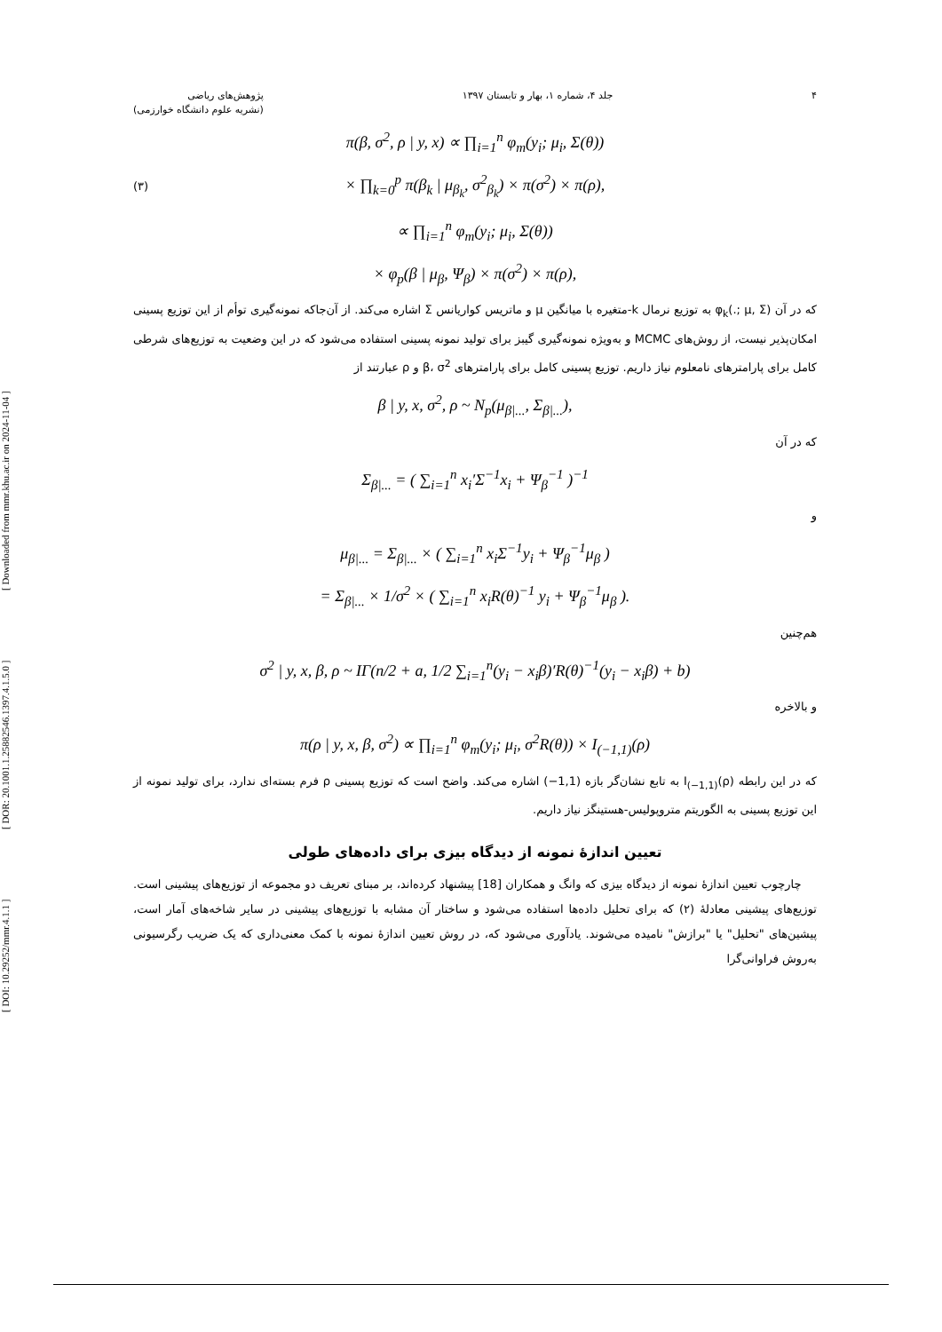[ DOI: 10.29252/mmr.4.1.1 ] [ DOR: 20.1001.1.25882546.1397.4.1.5.0 ] [ Downloaded from mmr.khu.ac.ir on 2024-11-04 ]
۴ جلد ۴، شماره ۱، بهار و تابستان ۱۳۹۷ پژوهش‌های ریاضی
(نشریه علوم دانشگاه خوارزمی)
(۳)
π(β, σ<sup>2</sup>, ρ | y, x) ∝ ∏<sub>i=1</sub><sup>n</sup> φ<sub>m</sub>(y<sub>i</sub>; μ<sub>i</sub>, Σ(θ))
× ∏<sub>k=0</sub><sup>p</sup> π(β<sub>k</sub> | μ<sub>β<sub>k</sub></sub>, σ<sup>2</sup><sub>β<sub>k</sub></sub>) × π(σ<sup>2</sup>) × π(ρ),
∝ ∏<sub>i=1</sub><sup>n</sup> φ<sub>m</sub>(y<sub>i</sub>; μ<sub>i</sub>, Σ(θ))
× φ<sub>p</sub>(β | μ<sub>β</sub>, Ψ<sub>β</sub>) × π(σ<sup>2</sup>) × π(ρ),
که در آن φ<sub>k</sub>(.; μ, Σ) به توزیع نرمال k-متغیره با میانگین μ و ماتریس کواریانس Σ اشاره می‌کند. از آن‌جاکه نمونه‌گیری توأم از این توزیع پسینی امکان‌پذیر نیست، از روش‌های MCMC و به‌ویژه نمونه‌گیری گیبز برای تولید نمونه پسینی استفاده می‌شود که در این وضعیت به توزیع‌های شرطی کامل برای پارامترهای نامعلوم نیاز داریم. توزیع پسینی کامل برای پارامترهای β، σ<sup>2</sup> و ρ عبارتند از
β | y, x, σ<sup>2</sup>, ρ ~ N<sub>p</sub>(μ<sub>β|...</sub>, Σ<sub>β|...</sub>),
که در آن
Σ<sub>β|...</sub> = ( ∑<sub>i=1</sub><sup>n</sup> x<sub>i</sub>′Σ<sup>−1</sup>x<sub>i</sub> + Ψ<sub>β</sub><sup>−1</sup> )<sup>−1</sup>
و
μ<sub>β|...</sub> = Σ<sub>β|...</sub> × ( ∑<sub>i=1</sub><sup>n</sup> x<sub>i</sub>Σ<sup>−1</sup>y<sub>i</sub> + Ψ<sub>β</sub><sup>−1</sup>μ<sub>β</sub> )
= Σ<sub>β|...</sub> × 1/σ<sup>2</sup> × ( ∑<sub>i=1</sub><sup>n</sup> x<sub>i</sub>R(θ)<sup>−1</sup> y<sub>i</sub> + Ψ<sub>β</sub><sup>−1</sup>μ<sub>β</sub> ).
هم‌چنین
σ<sup>2</sup> | y, x, β, ρ ~ IΓ(n/2 + a, 1/2 ∑<sub>i=1</sub><sup>n</sup>(y<sub>i</sub> − x<sub>i</sub>β)′R(θ)<sup>−1</sup>(y<sub>i</sub> − x<sub>i</sub>β) + b)
و بالاخره
π(ρ | y, x, β, σ<sup>2</sup>) ∝ ∏<sub>i=1</sub><sup>n</sup> φ<sub>m</sub>(y<sub>i</sub>; μ<sub>i</sub>, σ<sup>2</sup>R(θ)) × I<sub>(−1,1)</sub>(ρ)
که در این رابطه I<sub>(−1,1)</sub>(ρ) به تابع نشان‌گر بازه (1,1−) اشاره می‌کند. واضح است که توزیع پسینی ρ فرم بسته‌ای ندارد، برای تولید نمونه از این توزیع پسینی به الگوریتم متروپولیس-هستینگز نیاز داریم.
تعیین اندازهٔ نمونه از دیدگاه بیزی برای داده‌های طولی
چارچوب تعیین اندازهٔ نمونه از دیدگاه بیزی که وانگ و همکاران [18] پیشنهاد کرده‌اند، بر مبنای تعریف دو مجموعه از توزیع‌های پیشینی است. توزیع‌های پیشینی معادلهٔ (۲) که برای تحلیل داده‌ها استفاده می‌شود و ساختار آن مشابه با توزیع‌های پیشینی در سایر شاخه‌های آمار است، پیشین‌های "تحلیل" یا "برازش" نامیده می‌شوند. یادآوری می‌شود که، در روش تعیین اندازهٔ نمونه با کمک معنی‌داری که یک ضریب رگرسیونی به‌روش فراوانی‌گرا